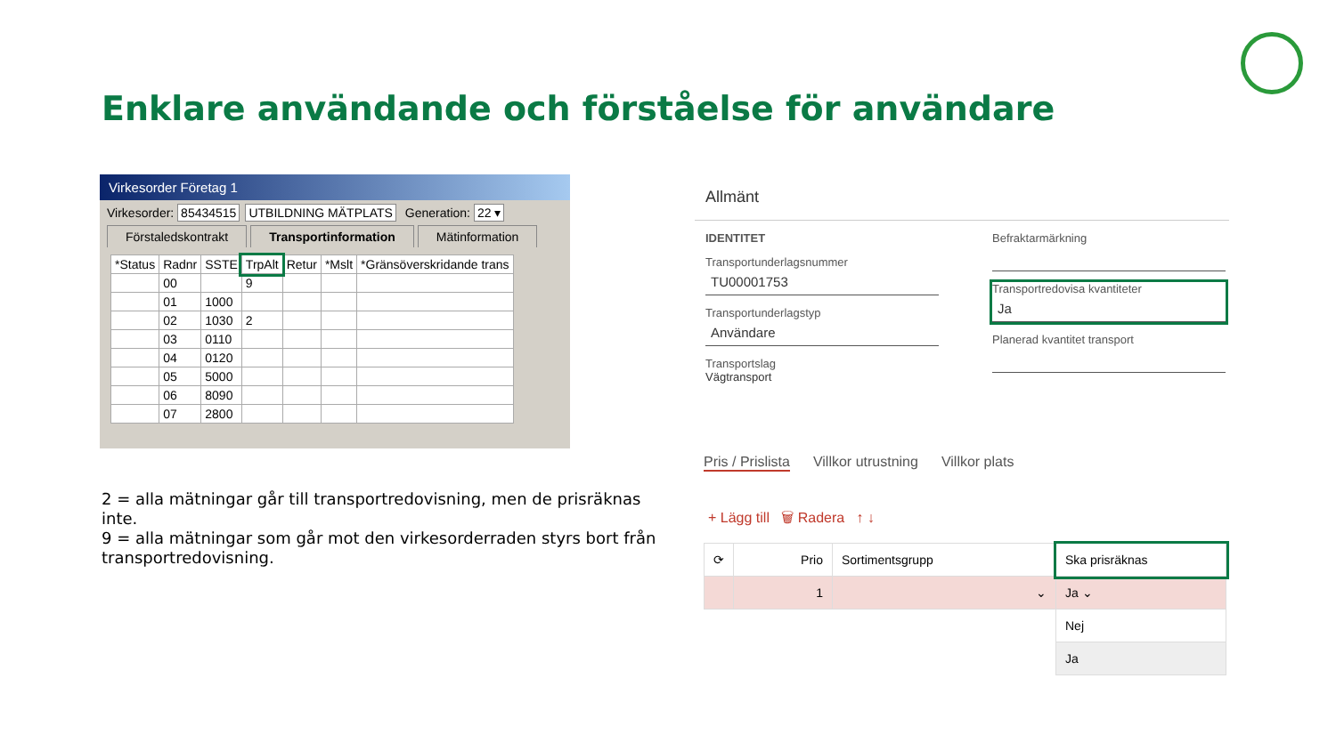Enklare användande och förståelse för användare
Virkesorder Företag 1
Virkesorder: 85434515 UTBILDNING MÄTPLATS Generation: 22 ▾
Förstaledskontrakt Transportinformation Mätinformation
| *Status | Radnr | SSTE | TrpAlt | Retur | *Mslt | *Gränsöverskridande trans |
| --- | --- | --- | --- | --- | --- | --- |
| | 00 | | 9 | | | |
| | 01 | 1000 | | | | |
| | 02 | 1030 | 2 | | | |
| | 03 | 0110 | | | | |
| | 04 | 0120 | | | | |
| | 05 | 5000 | | | | |
| | 06 | 8090 | | | | |
| | 07 | 2800 | | | | |
2 = alla mätningar går till transportredovisning, men de prisräknas inte.
9 = alla mätningar som går mot den virkesorderraden styrs bort från transportredovisning.
Allmänt
IDENTITET
Transportunderlagsnummer
TU00001753
Transportunderlagstyp
Användare
Transportslag
Vägtransport
Befraktarmärkning
Transportredovisa kvantiteter
Ja
Planerad kvantitet transport
Pris / Prislista Villkor utrustning Villkor plats
+ Lägg till 🗑 Radera ↑ ↓
| ⟳ | Prio | Sortimentsgrupp | Ska prisräknas |
| --- | --- | --- | --- |
| | 1 | ⌄ | Ja ⌄ |
| | | | Nej |
| | | | Ja |